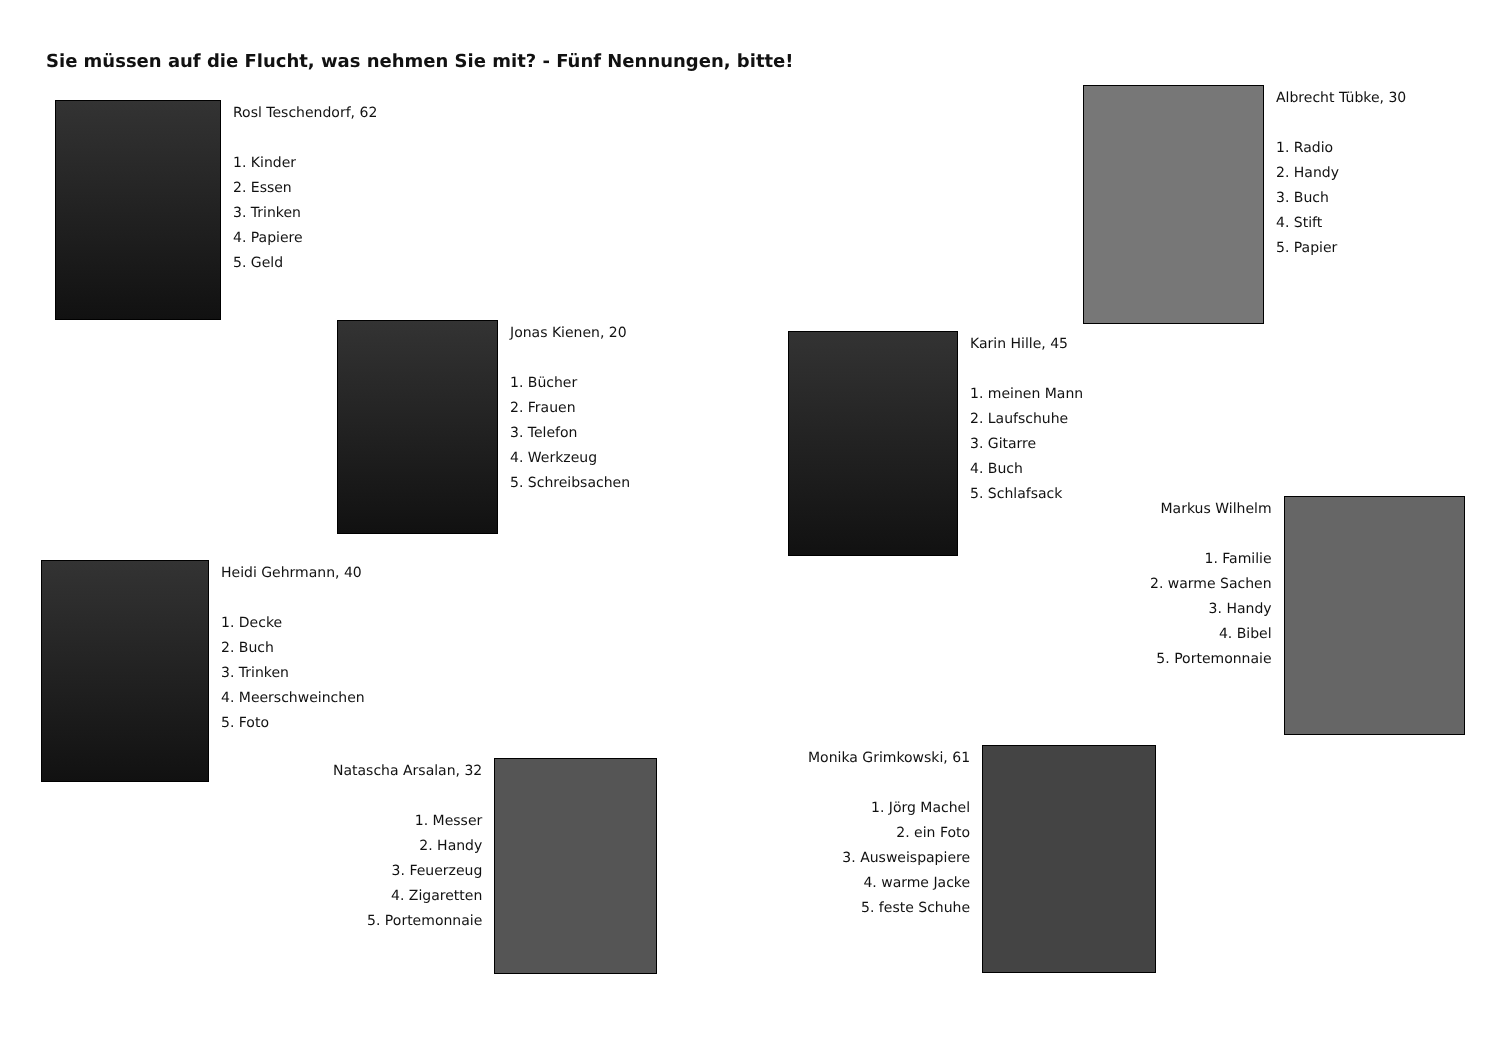Sie müssen auf die Flucht, was nehmen Sie mit? - Fünf Nennungen, bitte!
Rosl Teschendorf, 62
1. Kinder
2. Essen
3. Trinken
4. Papiere
5. Geld
Albrecht Tübke, 30
1. Radio
2. Handy
3. Buch
4. Stift
5. Papier
Jonas Kienen, 20
1. Bücher
2. Frauen
3. Telefon
4. Werkzeug
5. Schreibsachen
Karin Hille, 45
1. meinen Mann
2. Laufschuhe
3. Gitarre
4. Buch
5. Schlafsack
Markus Wilhelm
1. Familie
2. warme Sachen
3. Handy
4. Bibel
5. Portemonnaie
Heidi Gehrmann, 40
1. Decke
2. Buch
3. Trinken
4. Meerschweinchen
5. Foto
Natascha Arsalan, 32
1. Messer
2. Handy
3. Feuerzeug
4. Zigaretten
5. Portemonnaie
Monika Grimkowski, 61
1. Jörg Machel
2. ein Foto
3. Ausweispapiere
4. warme Jacke
5. feste Schuhe